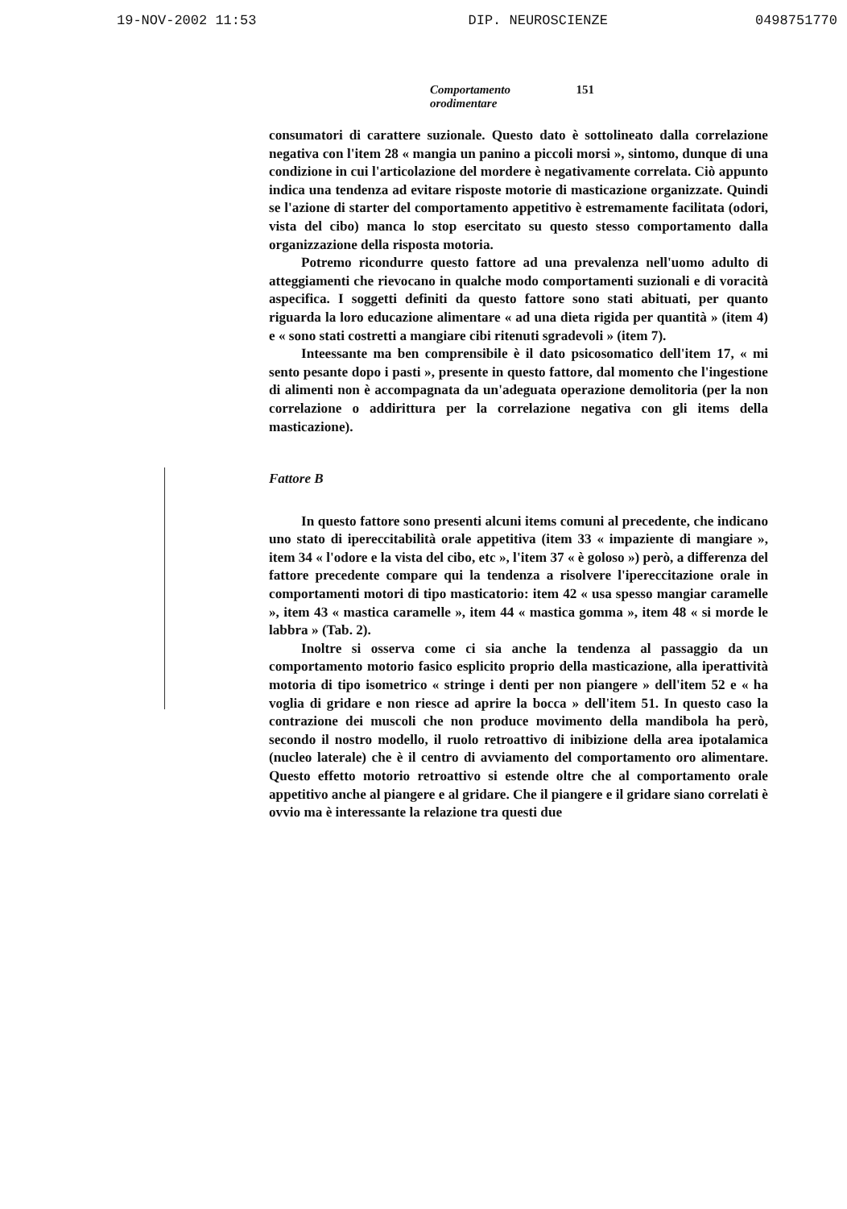19-NOV-2002 11:53 DIP. NEUROSCIENZE 0498751770
Comportamento orodimentare 151
consumatori di carattere suzionale. Questo dato è sottolineato dalla correlazione negativa con l'item 28 « mangia un panino a piccoli morsi », sintomo, dunque di una condizione in cui l'articolazione del mordere è negativamente correlata. Ciò appunto indica una tendenza ad evitare risposte motorie di masticazione organizzate. Quindi se l'azione di starter del comportamento appetitivo è estremamente facilitata (odori, vista del cibo) manca lo stop esercitato su questo stesso comportamento dalla organizzazione della risposta motoria.
Potremo ricondurre questo fattore ad una prevalenza nell'uomo adulto di atteggiamenti che rievocano in qualche modo comportamenti suzionali e di voracità aspecifica. I soggetti definiti da questo fattore sono stati abituati, per quanto riguarda la loro educazione alimentare « ad una dieta rigida per quantità » (item 4) e « sono stati costretti a mangiare cibi ritenuti sgradevoli » (item 7).
Inteessante ma ben comprensibile è il dato psicosomatico dell'item 17, « mi sento pesante dopo i pasti », presente in questo fattore, dal momento che l'ingestione di alimenti non è accompagnata da un'adeguata operazione demolitoria (per la non correlazione o addirittura per la correlazione negativa con gli items della masticazione).
Fattore B
In questo fattore sono presenti alcuni items comuni al precedente, che indicano uno stato di ipereccitabilità orale appetitiva (item 33 « impaziente di mangiare », item 34 « l'odore e la vista del cibo, etc », l'item 37 « è goloso ») però, a differenza del fattore precedente compare qui la tendenza a risolvere l'ipereccitazione orale in comportamenti motori di tipo masticatorio: item 42 « usa spesso mangiar caramelle », item 43 « mastica caramelle », item 44 « mastica gomma », item 48 « si morde le labbra » (Tab. 2).
Inoltre si osserva come ci sia anche la tendenza al passaggio da un comportamento motorio fasico esplicito proprio della masticazione, alla iperattività motoria di tipo isometrico « stringe i denti per non piangere » dell'item 52 e « ha voglia di gridare e non riesce ad aprire la bocca » dell'item 51. In questo caso la contrazione dei muscoli che non produce movimento della mandibola ha però, secondo il nostro modello, il ruolo retroattivo di inibizione della area ipotalamica (nucleo laterale) che è il centro di avviamento del comportamento oro alimentare. Questo effetto motorio retroattivo si estende oltre che al comportamento orale appetitivo anche al piangere e al gridare. Che il piangere e il gridare siano correlati è ovvio ma è interessante la relazione tra questi due